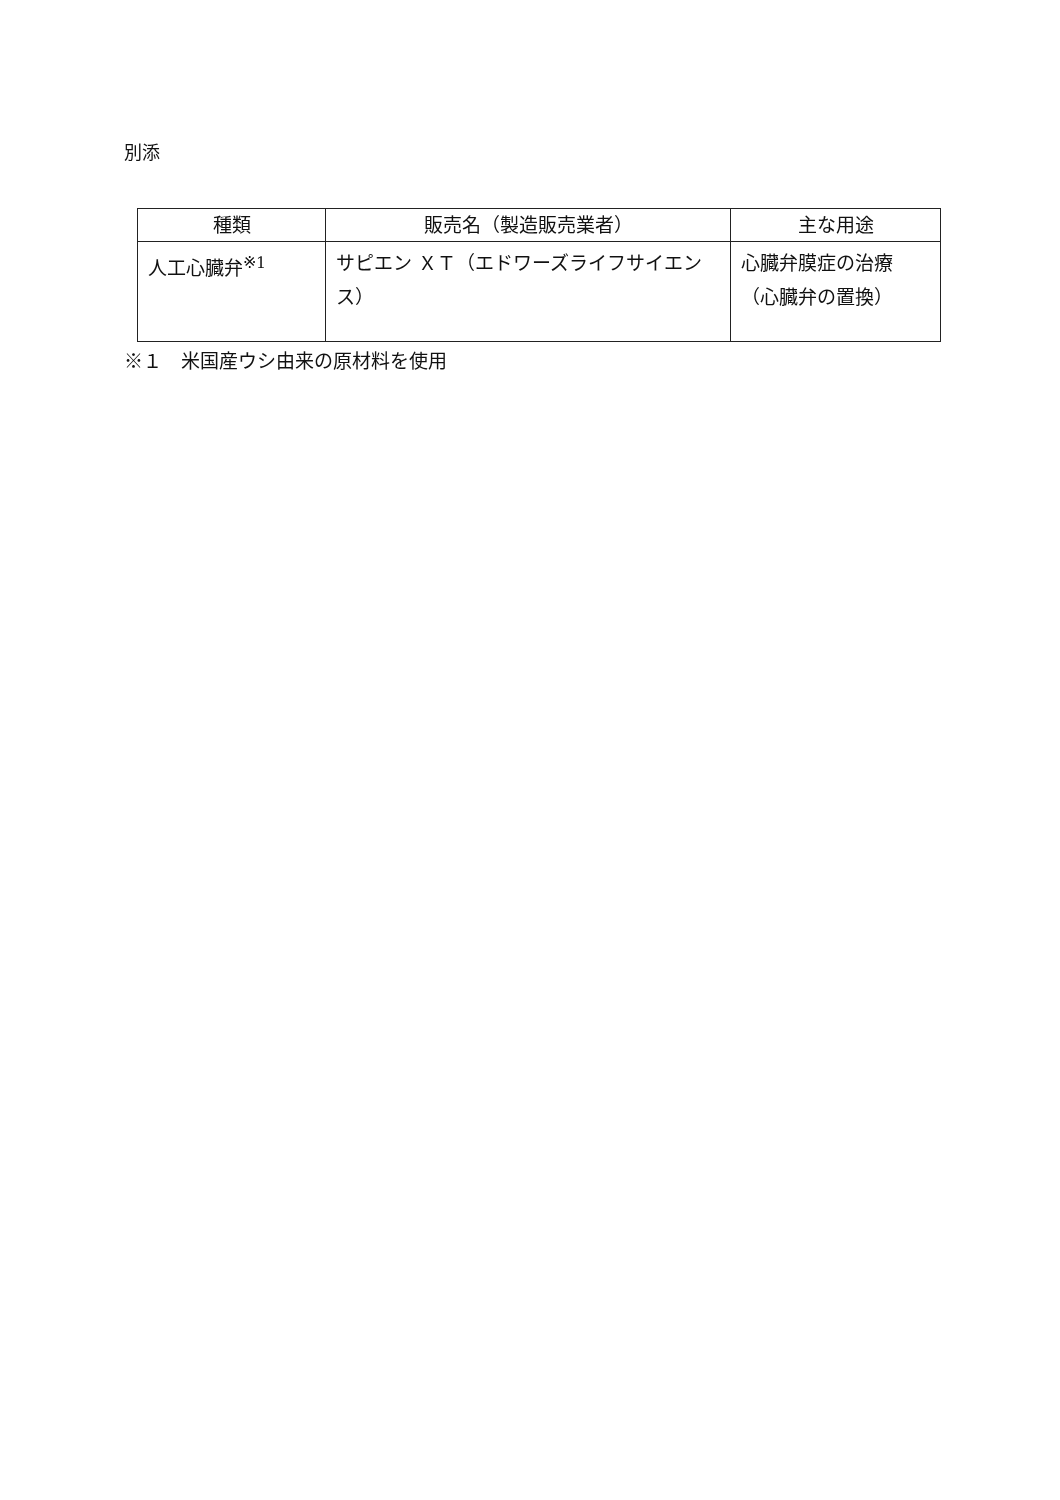別添
| 種類 | 販売名（製造販売業者） | 主な用途 |
| --- | --- | --- |
| 人工心臓弁<sup>※1</sup> | サピエン ＸＴ（エドワーズライフサイエンス） | 心臓弁膜症の治療（心臓弁の置換） |
※１　米国産ウシ由来の原材料を使用